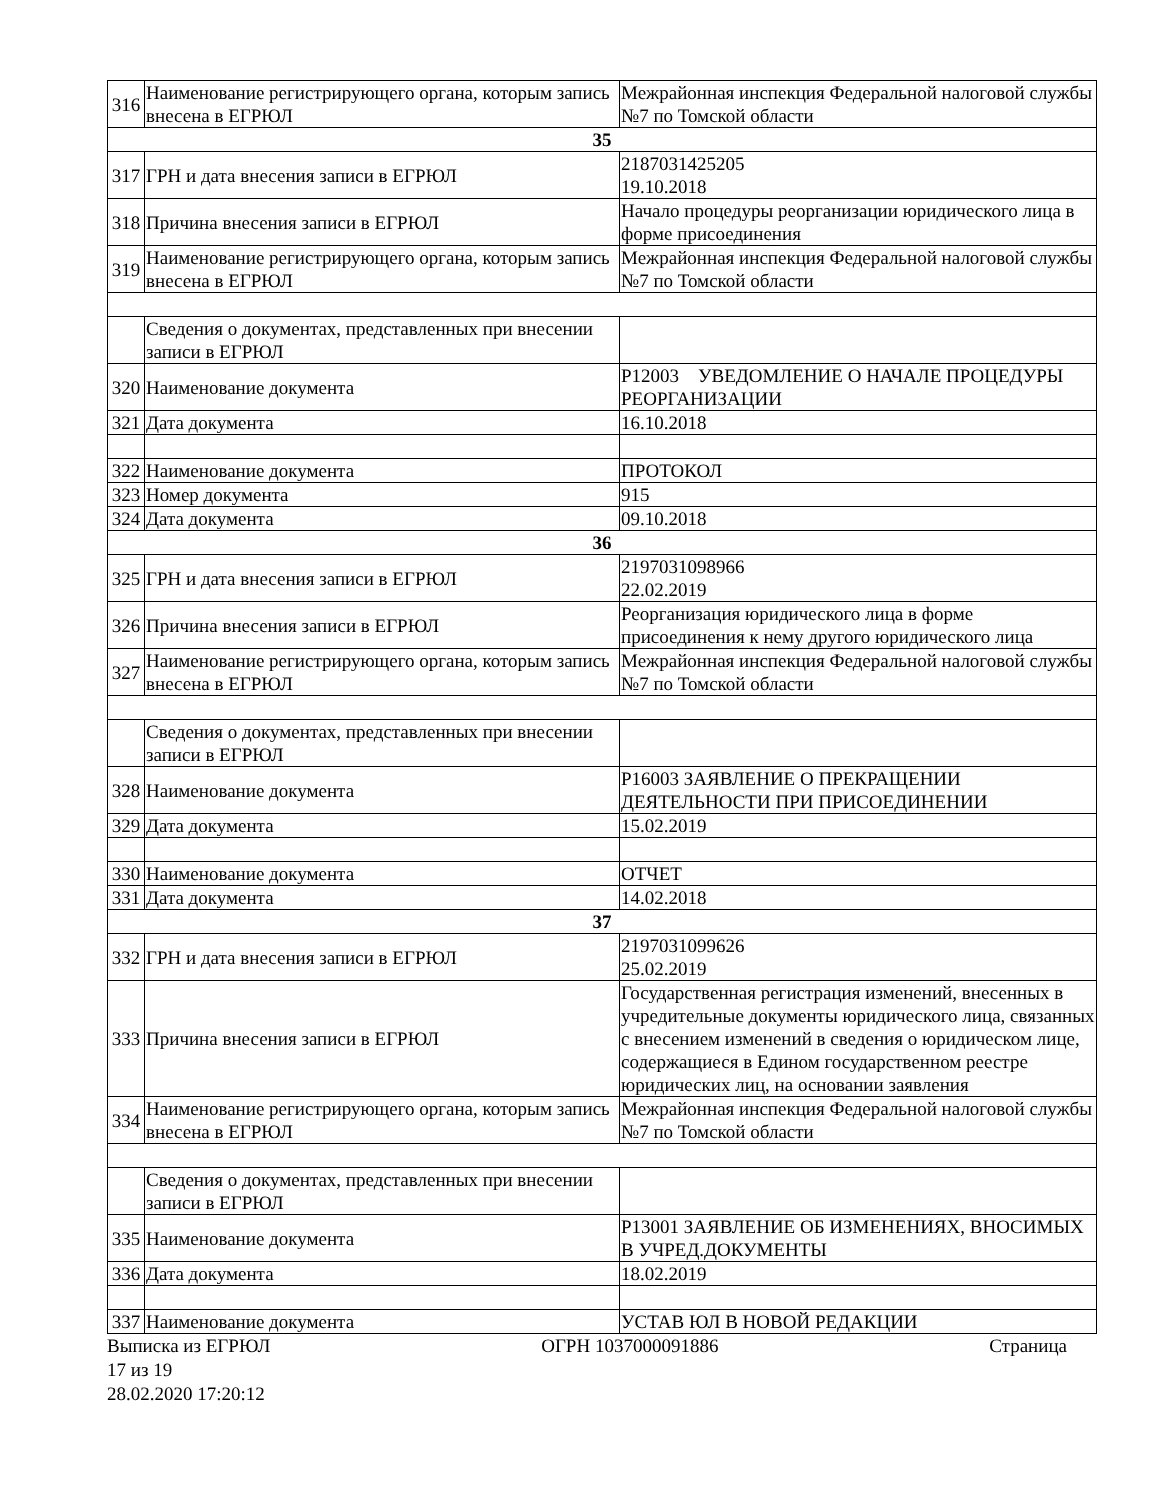| 316 | Наименование регистрирующего органа, которым запись внесена в ЕГРЮЛ | Межрайонная инспекция Федеральной налоговой службы №7 по Томской области |
| 35 | | |
| 317 | ГРН и дата внесения записи в ЕГРЮЛ | 2187031425205 19.10.2018 |
| 318 | Причина внесения записи в ЕГРЮЛ | Начало процедуры реорганизации юридического лица в форме присоединения |
| 319 | Наименование регистрирующего органа, которым запись внесена в ЕГРЮЛ | Межрайонная инспекция Федеральной налоговой службы №7 по Томской области |
| | Сведения о документах, представленных при внесении записи в ЕГРЮЛ | |
| 320 | Наименование документа | Р12003 УВЕДОМЛЕНИЕ О НАЧАЛЕ ПРОЦЕДУРЫ РЕОРГАНИЗАЦИИ |
| 321 | Дата документа | 16.10.2018 |
| 322 | Наименование документа | ПРОТОКОЛ |
| 323 | Номер документа | 915 |
| 324 | Дата документа | 09.10.2018 |
| 36 | | |
| 325 | ГРН и дата внесения записи в ЕГРЮЛ | 2197031098966 22.02.2019 |
| 326 | Причина внесения записи в ЕГРЮЛ | Реорганизация юридического лица в форме присоединения к нему другого юридического лица |
| 327 | Наименование регистрирующего органа, которым запись внесена в ЕГРЮЛ | Межрайонная инспекция Федеральной налоговой службы №7 по Томской области |
| | Сведения о документах, представленных при внесении записи в ЕГРЮЛ | |
| 328 | Наименование документа | Р16003 ЗАЯВЛЕНИЕ О ПРЕКРАЩЕНИИ ДЕЯТЕЛЬНОСТИ ПРИ ПРИСОЕДИНЕНИИ |
| 329 | Дата документа | 15.02.2019 |
| 330 | Наименование документа | ОТЧЕТ |
| 331 | Дата документа | 14.02.2018 |
| 37 | | |
| 332 | ГРН и дата внесения записи в ЕГРЮЛ | 2197031099626 25.02.2019 |
| 333 | Причина внесения записи в ЕГРЮЛ | Государственная регистрация изменений, внесенных в учредительные документы юридического лица, связанных с внесением изменений в сведения о юридическом лице, содержащиеся в Едином государственном реестре юридических лиц, на основании заявления |
| 334 | Наименование регистрирующего органа, которым запись внесена в ЕГРЮЛ | Межрайонная инспекция Федеральной налоговой службы №7 по Томской области |
| | Сведения о документах, представленных при внесении записи в ЕГРЮЛ | |
| 335 | Наименование документа | Р13001 ЗАЯВЛЕНИЕ ОБ ИЗМЕНЕНИЯХ, ВНОСИМЫХ В УЧРЕД.ДОКУМЕНТЫ |
| 336 | Дата документа | 18.02.2019 |
| 337 | Наименование документа | УСТАВ ЮЛ В НОВОЙ РЕДАКЦИИ |
Выписка из ЕГРЮЛ ОГРН 1037000091886 Страница
17 из 19
28.02.2020 17:20:12